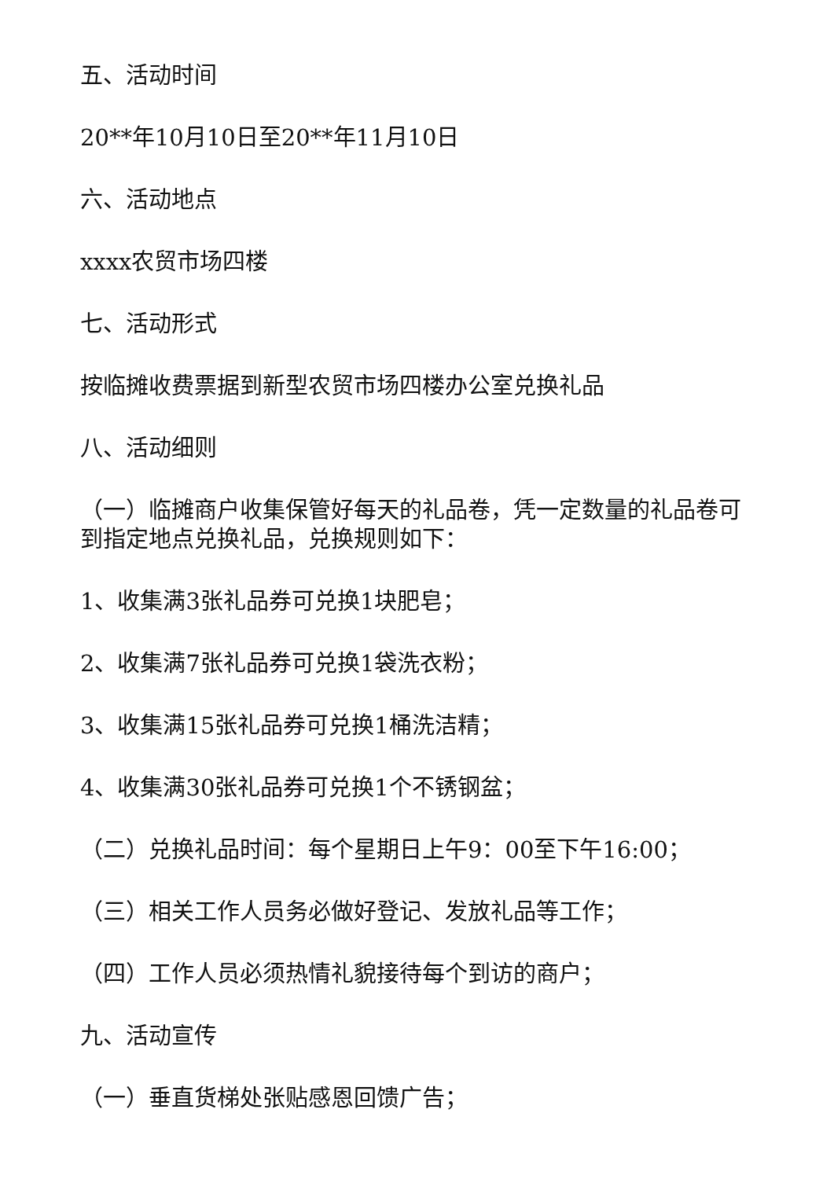五、活动时间
20**年10月10日至20**年11月10日
六、活动地点
xxxx农贸市场四楼
七、活动形式
按临摊收费票据到新型农贸市场四楼办公室兑换礼品
八、活动细则
（一）临摊商户收集保管好每天的礼品卷，凭一定数量的礼品卷可到指定地点兑换礼品，兑换规则如下：
1、收集满3张礼品券可兑换1块肥皂；
2、收集满7张礼品券可兑换1袋洗衣粉；
3、收集满15张礼品券可兑换1桶洗洁精；
4、收集满30张礼品券可兑换1个不锈钢盆；
（二）兑换礼品时间：每个星期日上午9：00至下午16:00；
（三）相关工作人员务必做好登记、发放礼品等工作；
（四）工作人员必须热情礼貌接待每个到访的商户；
九、活动宣传
（一）垂直货梯处张贴感恩回馈广告；